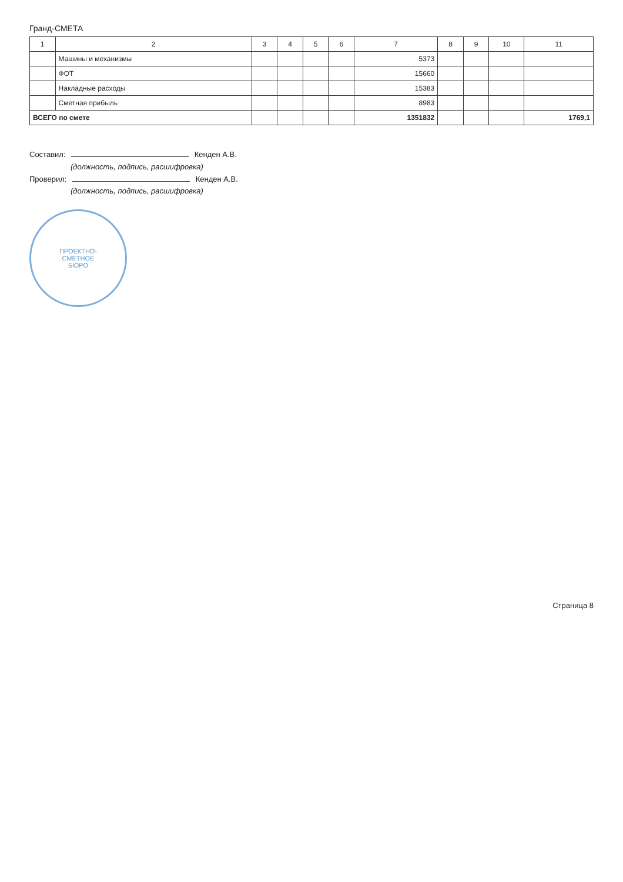Гранд-СМЕТА
| 1 | 2 | 3 | 4 | 5 | 6 | 7 | 8 | 9 | 10 | 11 |
| --- | --- | --- | --- | --- | --- | --- | --- | --- | --- | --- |
| | Машины и механизмы | | | | | 5373 | | | | |
| | ФОТ | | | | | 15660 | | | | |
| | Накладные расходы | | | | | 15383 | | | | |
| | Сметная прибыль | | | | | 8983 | | | | |
| ВСЕГО по смете | | | | | | 1351832 | | | | 1769,1 |
Составил: Кенден А.В.
(должность, подпись, расшифровка)
Проверил: Кенден А.В.
(должность, подпись, расшифровка)
ПРОЕКТНО-
СМЕТНОЕ
БЮРО
Страница 8